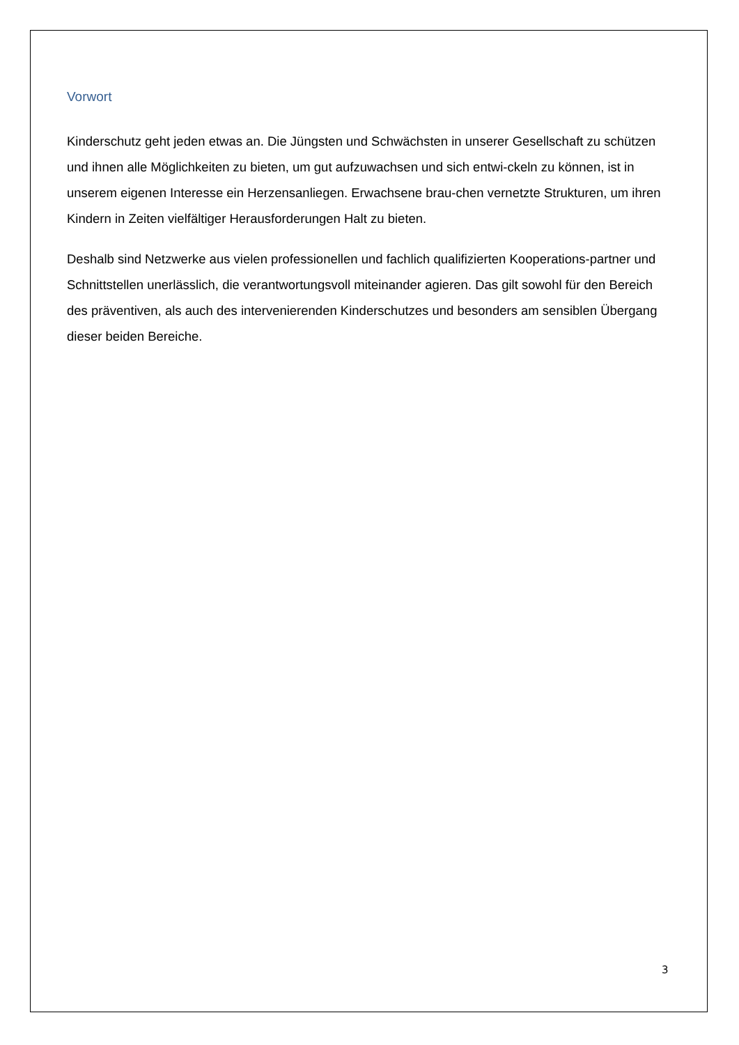Vorwort
Kinderschutz geht jeden etwas an. Die Jüngsten und Schwächsten in unserer Gesellschaft zu schützen und ihnen alle Möglichkeiten zu bieten, um gut aufzuwachsen und sich entwi-ckeln zu können, ist in unserem eigenen Interesse ein Herzensanliegen. Erwachsene brau-chen vernetzte Strukturen, um ihren Kindern in Zeiten vielfältiger Herausforderungen Halt zu bieten.
Deshalb sind Netzwerke aus vielen professionellen und fachlich qualifizierten Kooperations-partner und Schnittstellen unerlässlich, die verantwortungsvoll miteinander agieren. Das gilt sowohl für den Bereich des präventiven, als auch des intervenierenden Kinderschutzes und besonders am sensiblen Übergang dieser beiden Bereiche.
3